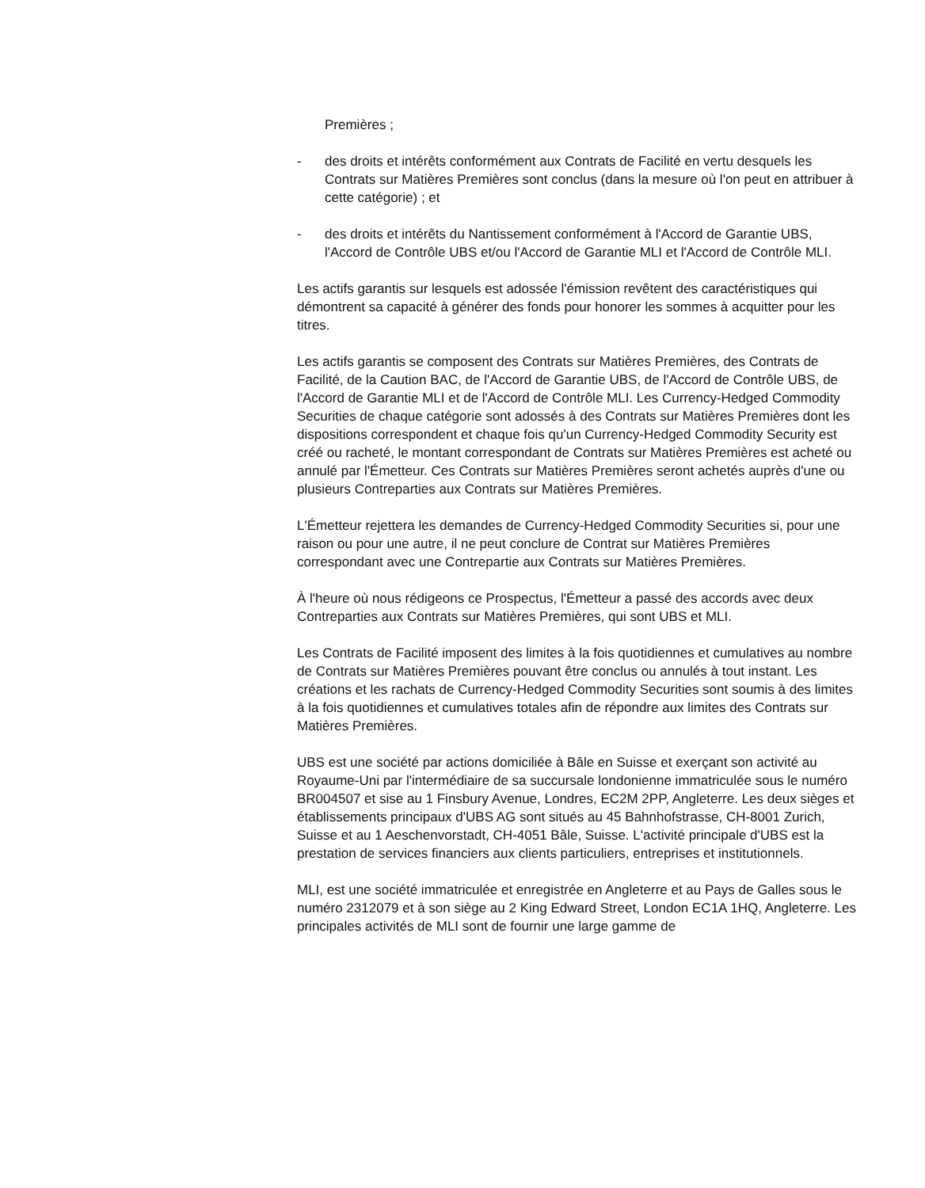Premières ;
- des droits et intérêts conformément aux Contrats de Facilité en vertu desquels les Contrats sur Matières Premières sont conclus (dans la mesure où l'on peut en attribuer à cette catégorie) ; et
- des droits et intérêts du Nantissement conformément à l'Accord de Garantie UBS, l'Accord de Contrôle UBS et/ou l'Accord de Garantie MLI et l'Accord de Contrôle MLI.
Les actifs garantis sur lesquels est adossée l'émission revêtent des caractéristiques qui démontrent sa capacité à générer des fonds pour honorer les sommes à acquitter pour les titres.
Les actifs garantis se composent des Contrats sur Matières Premières, des Contrats de Facilité, de la Caution BAC, de l'Accord de Garantie UBS, de l'Accord de Contrôle UBS, de l'Accord de Garantie MLI et de l'Accord de Contrôle MLI. Les Currency-Hedged Commodity Securities de chaque catégorie sont adossés à des Contrats sur Matières Premières dont les dispositions correspondent et chaque fois qu'un Currency-Hedged Commodity Security est créé ou racheté, le montant correspondant de Contrats sur Matières Premières est acheté ou annulé par l'Émetteur. Ces Contrats sur Matières Premières seront achetés auprès d'une ou plusieurs Contreparties aux Contrats sur Matières Premières.
L'Émetteur rejettera les demandes de Currency-Hedged Commodity Securities si, pour une raison ou pour une autre, il ne peut conclure de Contrat sur Matières Premières correspondant avec une Contrepartie aux Contrats sur Matières Premières.
À l'heure où nous rédigeons ce Prospectus, l'Émetteur a passé des accords avec deux Contreparties aux Contrats sur Matières Premières, qui sont UBS et MLI.
Les Contrats de Facilité imposent des limites à la fois quotidiennes et cumulatives au nombre de Contrats sur Matières Premières pouvant être conclus ou annulés à tout instant. Les créations et les rachats de Currency-Hedged Commodity Securities sont soumis à des limites à la fois quotidiennes et cumulatives totales afin de répondre aux limites des Contrats sur Matières Premières.
UBS est une société par actions domiciliée à Bâle en Suisse et exerçant son activité au Royaume-Uni par l'intermédiaire de sa succursale londonienne immatriculée sous le numéro BR004507 et sise au 1 Finsbury Avenue, Londres, EC2M 2PP, Angleterre. Les deux sièges et établissements principaux d'UBS AG sont situés au 45 Bahnhofstrasse, CH-8001 Zurich, Suisse et au 1 Aeschenvorstadt, CH-4051 Bâle, Suisse. L'activité principale d'UBS est la prestation de services financiers aux clients particuliers, entreprises et institutionnels.
MLI, est une société immatriculée et enregistrée en Angleterre et au Pays de Galles sous le numéro 2312079 et à son siège au 2 King Edward Street, London EC1A 1HQ, Angleterre. Les principales activités de MLI sont de fournir une large gamme de